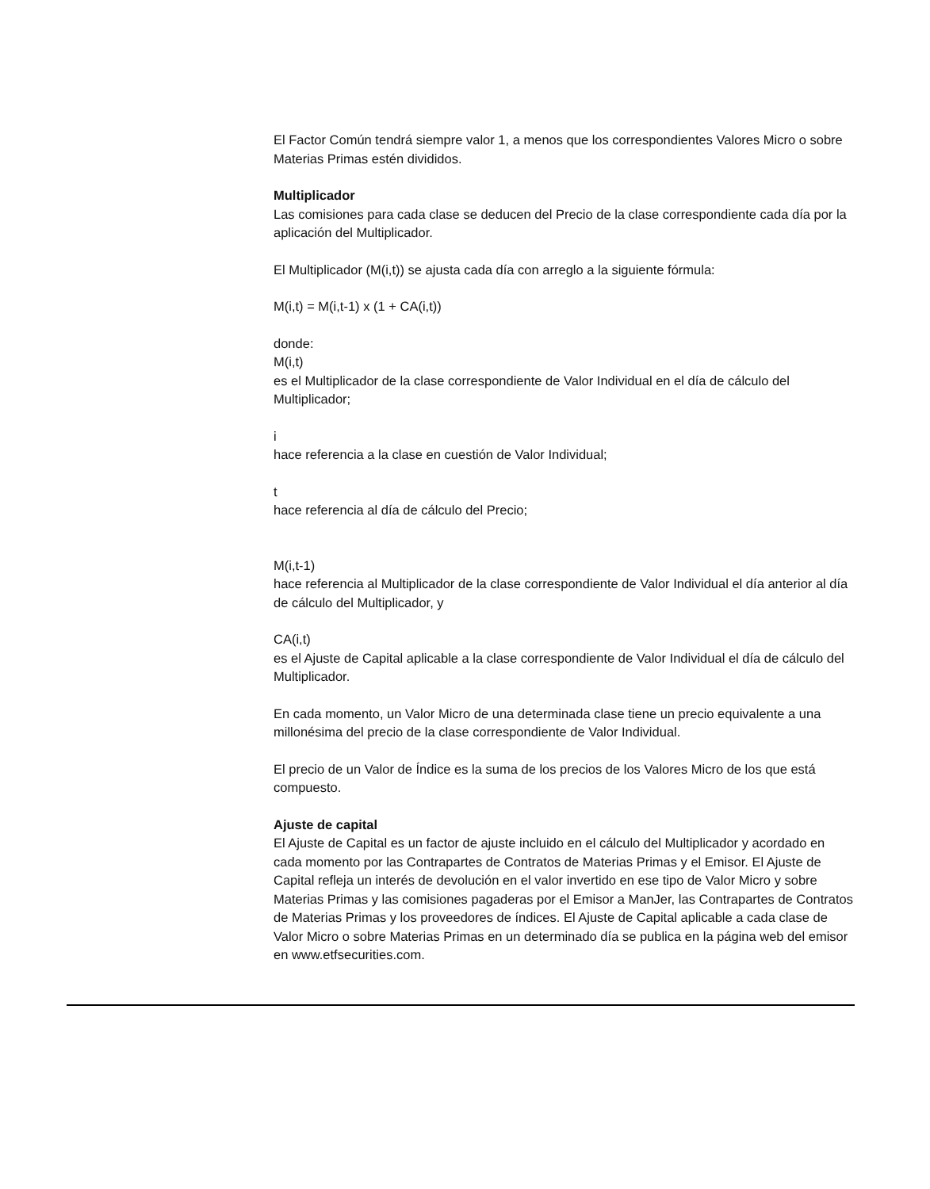El Factor Común tendrá siempre valor 1, a menos que los correspondientes Valores Micro o sobre Materias Primas estén divididos.
Multiplicador
Las comisiones para cada clase se deducen del Precio de la clase correspondiente cada día por la aplicación del Multiplicador.
El Multiplicador (M(i,t)) se ajusta cada día con arreglo a la siguiente fórmula:
M(i,t) = M(i,t-1) x (1 + CA(i,t))
donde:
M(i,t)
es el Multiplicador de la clase correspondiente de Valor Individual en el día de cálculo del Multiplicador;
i
hace referencia a la clase en cuestión de Valor Individual;
t
hace referencia al día de cálculo del Precio;
M(i,t-1)
hace referencia al Multiplicador de la clase correspondiente de Valor Individual el día anterior al día de cálculo del Multiplicador, y
CA(i,t)
es el Ajuste de Capital aplicable a la clase correspondiente de Valor Individual el día de cálculo del Multiplicador.
En cada momento, un Valor Micro de una determinada clase tiene un precio equivalente a una millonésima del precio de la clase correspondiente de Valor Individual.
El precio de un Valor de Índice es la suma de los precios de los Valores Micro de los que está compuesto.
Ajuste de capital
El Ajuste de Capital es un factor de ajuste incluido en el cálculo del Multiplicador y acordado en cada momento por las Contrapartes de Contratos de Materias Primas y el Emisor. El Ajuste de Capital refleja un interés de devolución en el valor invertido en ese tipo de Valor Micro y sobre Materias Primas y las comisiones pagaderas por el Emisor a ManJer, las Contrapartes de Contratos de Materias Primas y los proveedores de índices. El Ajuste de Capital aplicable a cada clase de Valor Micro o sobre Materias Primas en un determinado día se publica en la página web del emisor en www.etfsecurities.com.